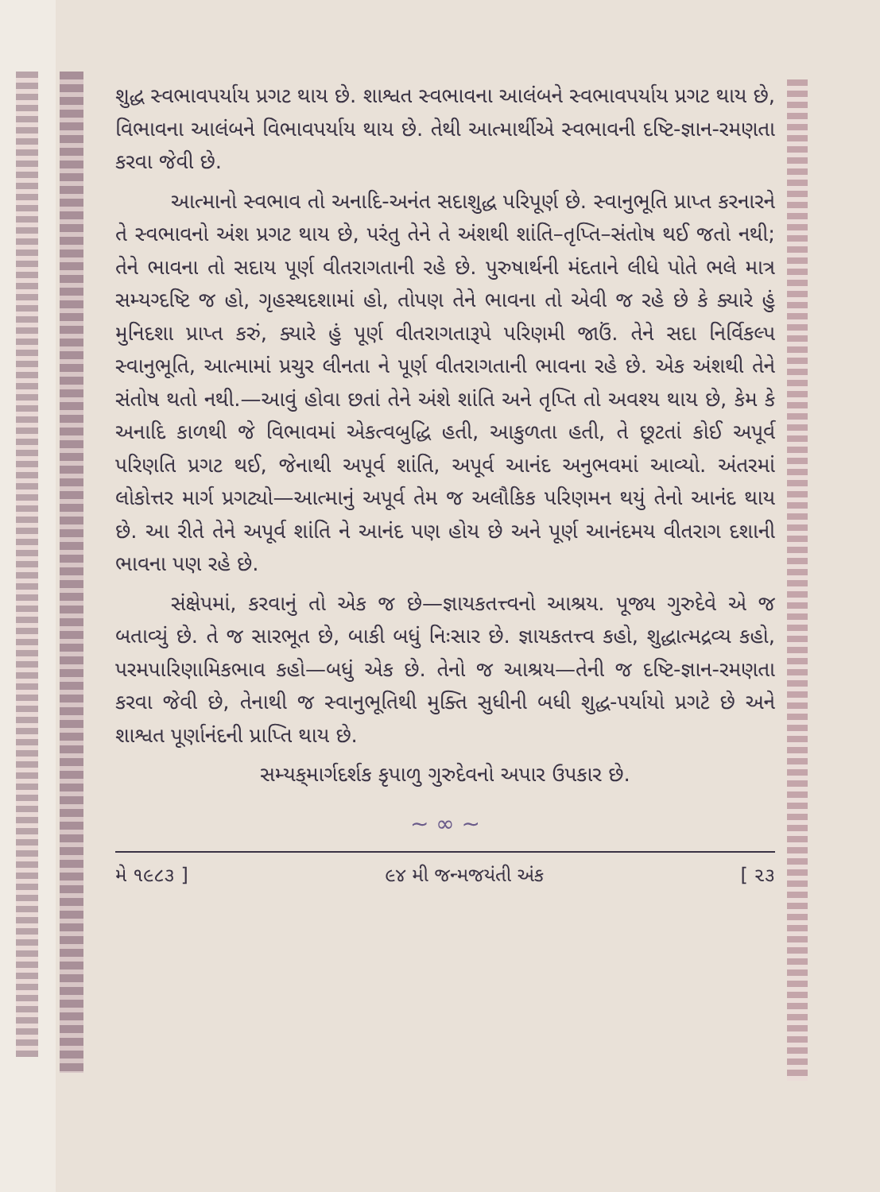શુદ્ધ સ્વભાવપર્યાય પ્રગટ થાય છે. શાશ્વત સ્વભાવના આલંબને સ્વભાવપર્યાય પ્રગટ થાય છે, વિભાવના આલંબને વિભાવપર્યાય થાય છે. તેથી આત્માર્થીએ સ્વભાવની દષ્ટિ-જ્ઞાન-રમણતા કરવા જેવી છે.
આત્માનો સ્વભાવ તો અનાદિ-અનંત સદાશુદ્ધ પરિપૂર્ણ છે. સ્વાનુભૂતિ પ્રાપ્ત કરનારને તે સ્વભાવનો અંશ પ્રગટ થાય છે, પરંતુ તેને તે અંશથી શાંતિ–તૃપ્તિ–સંતોષ થઈ જતો નથી; તેને ભાવના તો સદાય પૂર્ણ વીતરાગતાની રહે છે. પુરુષાર્થની મંદતાને લીધે પોતે ભલે માત્ર સમ્યગ્દષ્ટિ જ હો, ગૃહસ્થદશામાં હો, તોપણ તેને ભાવના તો એવી જ રહે છે કે ક્યારે હું મુનિદશા પ્રાપ્ત કરું, ક્યારે હું પૂર્ણ વીતરાગતારૂપે પરિણમી જાઉં. તેને સદા નિર્વિકલ્પ સ્વાનુભૂતિ, આત્મામાં પ્રચુર લીનતા ને પૂર્ણ વીતરાગતાની ભાવના રહે છે. એક અંશથી તેને સંતોષ થતો નથી.—આવું હોવા છતાં તેને અંશે શાંતિ અને તૃપ્તિ તો અવશ્ય થાય છે, કેમ કે અનાદિ કાળથી જે વિભાવમાં એકત્વબુદ્ધિ હતી, આકુળતા હતી, તે છૂટતાં કોઈ અપૂર્વ પરિણતિ પ્રગટ થઈ, જેનાથી અપૂર્વ શાંતિ, અપૂર્વ આનંદ અનુભવમાં આવ્યો. અંતરમાં લોકોત્તર માર્ગ પ્રગટ્યો—આત્માનું અપૂર્વ તેમ જ અલૌકિક પરિણમન થયું તેનો આનંદ થાય છે. આ રીતે તેને અપૂર્વ શાંતિ ને આનંદ પણ હોય છે અને પૂર્ણ આનંદમય વીતરાગ દશાની ભાવના પણ રહે છે.
સંક્ષેપમાં, કરવાનું તો એક જ છે—જ્ઞાયકતત્ત્વનો આશ્રય. પૂજ્ય ગુરુદેવે એ જ બતાવ્યું છે. તે જ સારભૂત છે, બાકી બધું નિઃસાર છે. જ્ઞાયકતત્ત્વ કહો, શુદ્ધાત્મદ્રવ્ય કહો, પરમપારિણામિકભાવ કહો—બધું એક છે. તેનો જ આશ્રય—તેની જ દષ્ટિ-જ્ઞાન-રમણતા કરવા જેવી છે, તેનાથી જ સ્વાનુભૂતિથી મુક્તિ સુધીની બધી શુદ્ધ-પર્યાયો પ્રગટે છે અને શાશ્વત પૂર્ણાનંદની પ્રાપ્તિ થાય છે.
સમ્યક્‌માર્ગદર્શક કૃપાળુ ગુરુદેવનો અપાર ઉપકાર છે.
~ ∞ ~
મે ૧૯૮૩ ] ૯૪ મી જન્મજયંતી અંક [ ૨૩